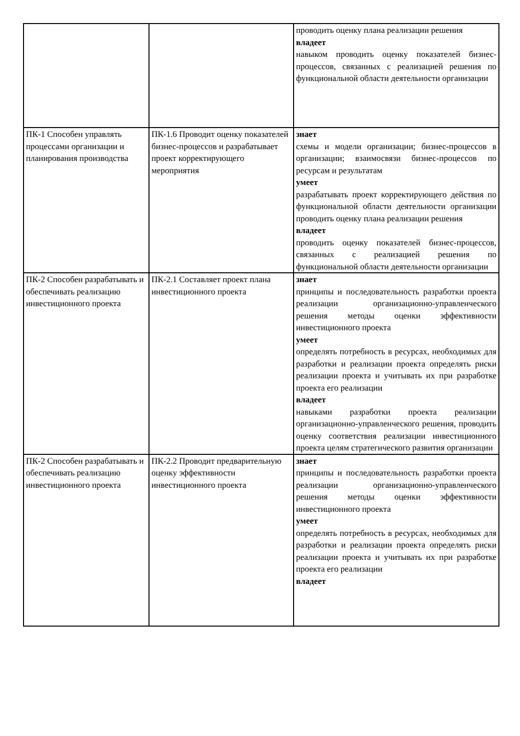| | | проводить оценку плана реализации решения владеет навыком проводить оценку показателей бизнес-процессов, связанных с реализацией решения по функциональной области деятельности организации |
| ПК-1 Способен управлять процессами организации и планирования производства | ПК-1.6 Проводит оценку показателей бизнес-процессов и разрабатывает проект корректирующего мероприятия | знает схемы и модели организации; бизнес-процессов в организации; взаимосвязи бизнес-процессов по ресурсам и результатам умеет разрабатывать проект корректирующего действия по функциональной области деятельности организации проводить оценку плана реализации решения владеет проводить оценку показателей бизнес-процессов, связанных с реализацией решения по функциональной области деятельности организации |
| ПК-2 Способен разрабатывать и обеспечивать реализацию инвестиционного проекта | ПК-2.1 Составляет проект плана инвестиционного проекта | знает принципы и последовательность разработки проекта реализации организационно-управленческого решения методы оценки эффективности инвестиционного проекта умеет определять потребность в ресурсах, необходимых для разработки и реализации проекта определять риски реализации проекта и учитывать их при разработке проекта его реализации владеет навыками разработки проекта реализации организационно-управленческого решения, проводить оценку соответствия реализации инвестиционного проекта целям стратегического развития организации |
| ПК-2 Способен разрабатывать и обеспечивать реализацию инвестиционного проекта | ПК-2.2 Проводит предварительную оценку эффективности инвестиционного проекта | знает принципы и последовательность разработки проекта реализации организационно-управленческого решения методы оценки эффективности инвестиционного проекта умеет определять потребность в ресурсах, необходимых для разработки и реализации проекта определять риски реализации проекта и учитывать их при разработке проекта его реализации владеет |